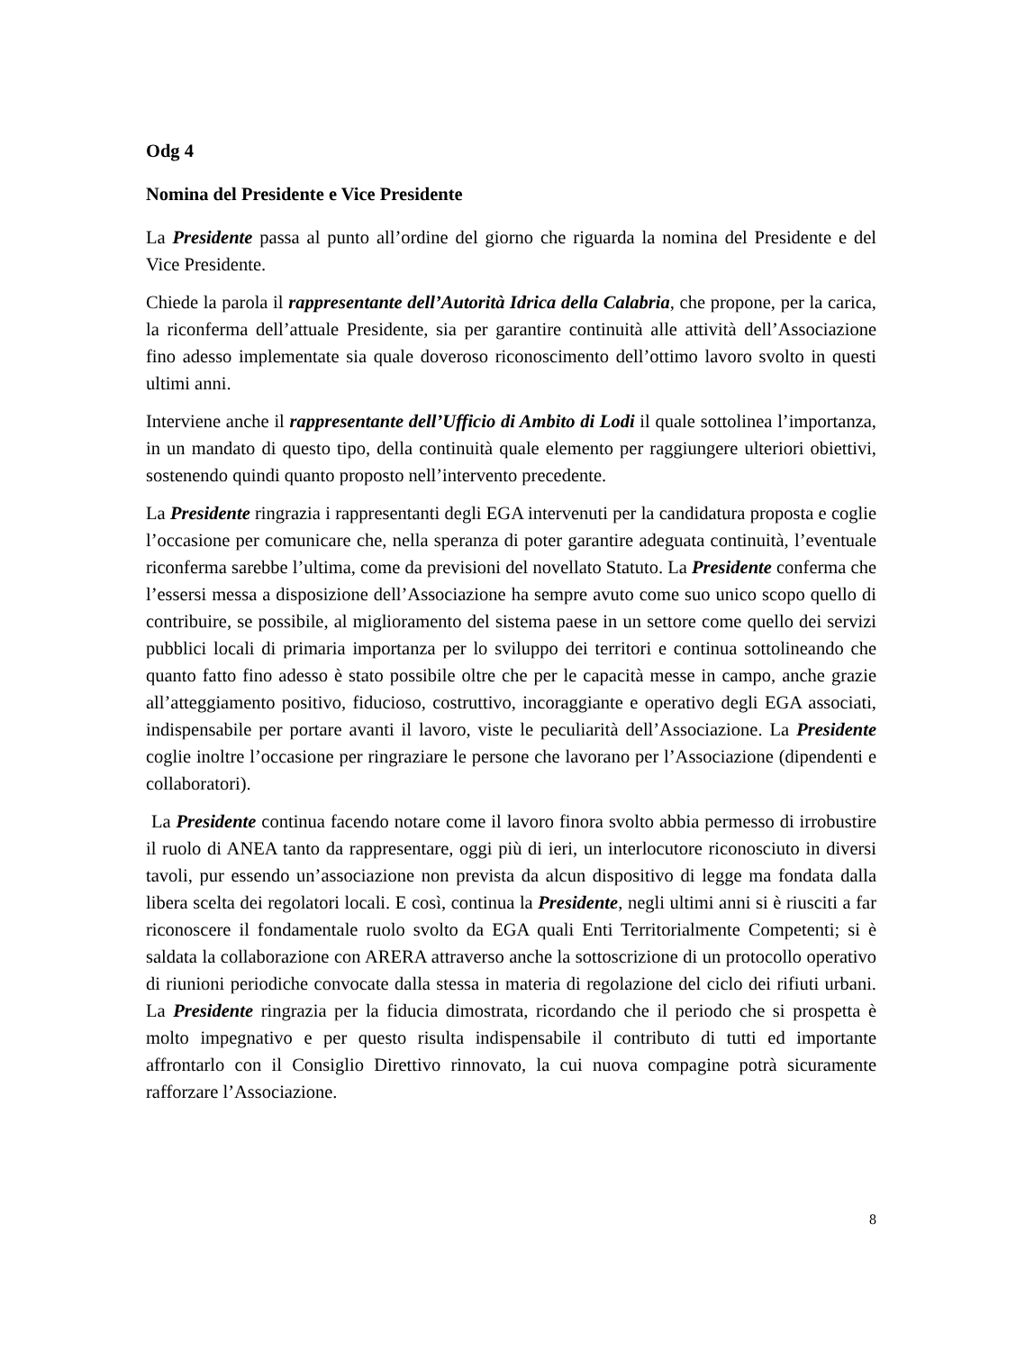Odg 4
Nomina del Presidente e Vice Presidente
La Presidente passa al punto all’ordine del giorno che riguarda la nomina del Presidente e del Vice Presidente.
Chiede la parola il rappresentante dell’Autorità Idrica della Calabria, che propone, per la carica, la riconferma dell’attuale Presidente, sia per garantire continuità alle attività dell’Associazione fino adesso implementate sia quale doveroso riconoscimento dell’ottimo lavoro svolto in questi ultimi anni.
Interviene anche il rappresentante dell’Ufficio di Ambito di Lodi il quale sottolinea l’importanza, in un mandato di questo tipo, della continuità quale elemento per raggiungere ulteriori obiettivi, sostenendo quindi quanto proposto nell’intervento precedente.
La Presidente ringrazia i rappresentanti degli EGA intervenuti per la candidatura proposta e coglie l’occasione per comunicare che, nella speranza di poter garantire adeguata continuità, l’eventuale riconferma sarebbe l’ultima, come da previsioni del novellato Statuto. La Presidente conferma che l’essersi messa a disposizione dell’Associazione ha sempre avuto come suo unico scopo quello di contribuire, se possibile, al miglioramento del sistema paese in un settore come quello dei servizi pubblici locali di primaria importanza per lo sviluppo dei territori e continua sottolineando che quanto fatto fino adesso è stato possibile oltre che per le capacità messe in campo, anche grazie all’atteggiamento positivo, fiducioso, costruttivo, incoraggiante e operativo degli EGA associati, indispensabile per portare avanti il lavoro, viste le peculiarità dell’Associazione. La Presidente coglie inoltre l’occasione per ringraziare le persone che lavorano per l’Associazione (dipendenti e collaboratori).
La Presidente continua facendo notare come il lavoro finora svolto abbia permesso di irrobustire il ruolo di ANEA tanto da rappresentare, oggi più di ieri, un interlocutore riconosciuto in diversi tavoli, pur essendo un’associazione non prevista da alcun dispositivo di legge ma fondata dalla libera scelta dei regolatori locali. E così, continua la Presidente, negli ultimi anni si è riusciti a far riconoscere il fondamentale ruolo svolto da EGA quali Enti Territorialmente Competenti; si è saldata la collaborazione con ARERA attraverso anche la sottoscrizione di un protocollo operativo di riunioni periodiche convocate dalla stessa in materia di regolazione del ciclo dei rifiuti urbani. La Presidente ringrazia per la fiducia dimostrata, ricordando che il periodo che si prospetta è molto impegnativo e per questo risulta indispensabile il contributo di tutti ed importante affrontarlo con il Consiglio Direttivo rinnovato, la cui nuova compagine potrà sicuramente rafforzare l’Associazione.
8